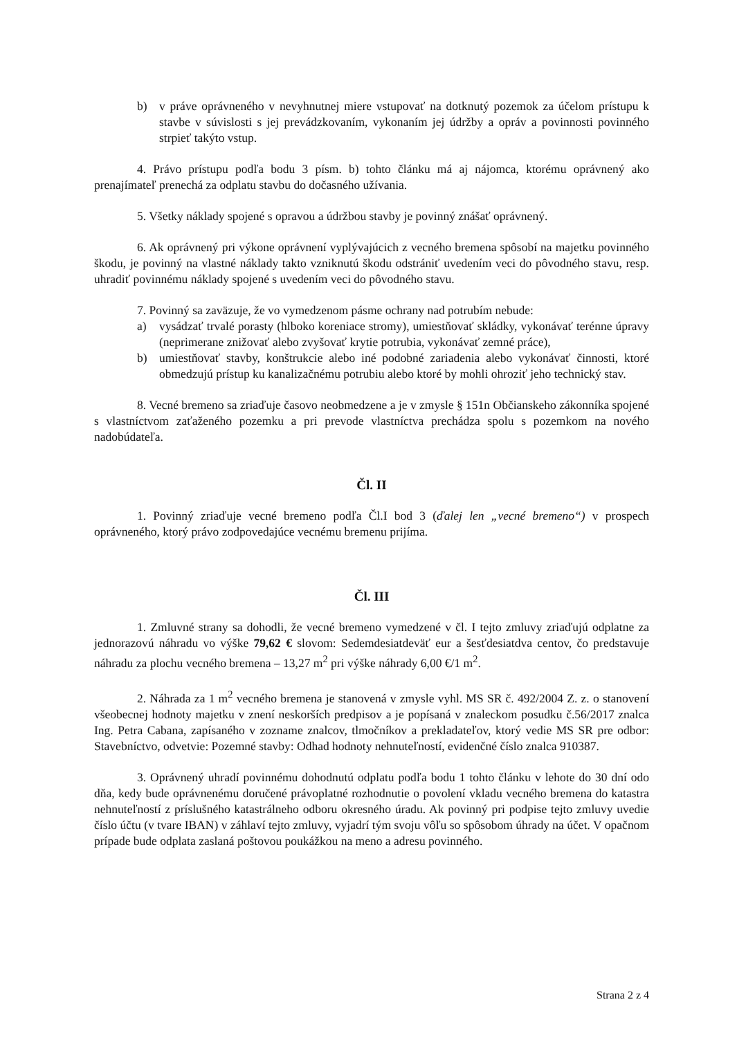b) v práve oprávneného v nevyhnutnej miere vstupovať na dotknutý pozemok za účelom prístupu k stavbe v súvislosti s jej prevádzkovaním, vykonaním jej údržby a opráv a povinnosti povinného strpieť takýto vstup.
4. Právo prístupu podľa bodu 3 písm. b) tohto článku má aj nájomca, ktorému oprávnený ako prenajímateľ prenechá za odplatu stavbu do dočasného užívania.
5. Všetky náklady spojené s opravou a údržbou stavby je povinný znášať oprávnený.
6. Ak oprávnený pri výkone oprávnení vyplývajúcich z vecného bremena spôsobí na majetku povinného škodu, je povinný na vlastné náklady takto vzniknutú škodu odstrániť uvedením veci do pôvodného stavu, resp. uhradiť povinnému náklady spojené s uvedením veci do pôvodného stavu.
7. Povinný sa zaväzuje, že vo vymedzenom pásme ochrany nad potrubím nebude:
a) vysádzať trvalé porasty (hlboko koreniace stromy), umiestňovať skládky, vykonávať terénne úpravy (neprimerane znižovať alebo zvyšovať krytie potrubia, vykonávať zemné práce),
b) umiestňovať stavby, konštrukcie alebo iné podobné zariadenia alebo vykonávať činnosti, ktoré obmedzujú prístup ku kanalizačnému potrubiu alebo ktoré by mohli ohroziť jeho technický stav.
8. Vecné bremeno sa zriaďuje časovo neobmedzene a je v zmysle § 151n Občianskeho zákonníka spojené s vlastníctvom zaťaženého pozemku a pri prevode vlastníctva prechádza spolu s pozemkom na nového nadobúdateľa.
Čl. II
1. Povinný zriaďuje vecné bremeno podľa Čl.I bod 3 (ďalej len „vecné bremeno“) v prospech oprávneného, ktorý právo zodpovedajúce vecnému bremenu prijíma.
Čl. III
1. Zmluvné strany sa dohodli, že vecné bremeno vymedzené v čl. I tejto zmluvy zriaďujú odplatne za jednorazovú náhradu vo výške 79,62 € slovom: Sedemdesiatdeväť eur a šesťdesiatdva centov, čo predstavuje náhradu za plochu vecného bremena – 13,27 m<sup>2</sup> pri výške náhrady 6,00 €/1 m<sup>2</sup>.
2. Náhrada za 1 m<sup>2</sup> vecného bremena je stanovená v zmysle vyhl. MS SR č. 492/2004 Z. z. o stanovení všeobecnej hodnoty majetku v znení neskorších predpisov a je popísaná v znaleckom posudku č.56/2017 znalca Ing. Petra Cabana, zapísaného v zozname znalcov, tlmočníkov a prekladateľov, ktorý vedie MS SR pre odbor: Stavebníctvo, odvetvie: Pozemné stavby: Odhad hodnoty nehnuteľností, evidenčné číslo znalca 910387.
3. Oprávnený uhradí povinnému dohodnutú odplatu podľa bodu 1 tohto článku v lehote do 30 dní odo dňa, kedy bude oprávnenému doručené právoplatné rozhodnutie o povolení vkladu vecného bremena do katastra nehnuteľností z príslušného katastrálneho odboru okresného úradu. Ak povinný pri podpise tejto zmluvy uvedie číslo účtu (v tvare IBAN) v záhlaví tejto zmluvy, vyjadrí tým svoju vôľu so spôsobom úhrady na účet. V opačnom prípade bude odplata zaslaná poštovou poukážkou na meno a adresu povinného.
Strana 2 z 4